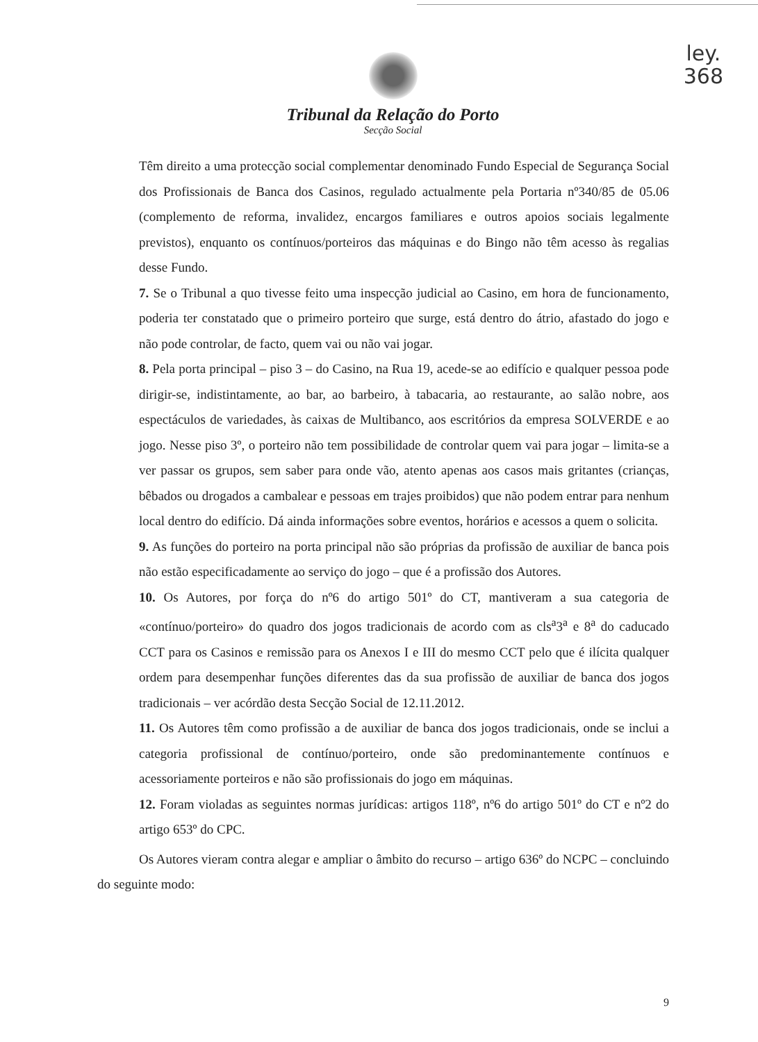ley.
368
Tribunal da Relação do Porto
Secção Social
Têm direito a uma protecção social complementar denominado Fundo Especial de Segurança Social dos Profissionais de Banca dos Casinos, regulado actualmente pela Portaria nº340/85 de 05.06 (complemento de reforma, invalidez, encargos familiares e outros apoios sociais legalmente previstos), enquanto os contínuos/porteiros das máquinas e do Bingo não têm acesso às regalias desse Fundo.
7. Se o Tribunal a quo tivesse feito uma inspecção judicial ao Casino, em hora de funcionamento, poderia ter constatado que o primeiro porteiro que surge, está dentro do átrio, afastado do jogo e não pode controlar, de facto, quem vai ou não vai jogar.
8. Pela porta principal – piso 3 – do Casino, na Rua 19, acede-se ao edifício e qualquer pessoa pode dirigir-se, indistintamente, ao bar, ao barbeiro, à tabacaria, ao restaurante, ao salão nobre, aos espectáculos de variedades, às caixas de Multibanco, aos escritórios da empresa SOLVERDE e ao jogo. Nesse piso 3º, o porteiro não tem possibilidade de controlar quem vai para jogar – limita-se a ver passar os grupos, sem saber para onde vão, atento apenas aos casos mais gritantes (crianças, bêbados ou drogados a cambalear e pessoas em trajes proibidos) que não podem entrar para nenhum local dentro do edifício. Dá ainda informações sobre eventos, horários e acessos a quem o solicita.
9. As funções do porteiro na porta principal não são próprias da profissão de auxiliar de banca pois não estão especificadamente ao serviço do jogo – que é a profissão dos Autores.
10. Os Autores, por força do nº6 do artigo 501º do CT, mantiveram a sua categoria de «contínuo/porteiro» do quadro dos jogos tradicionais de acordo com as cls<sup>a</sup>3<sup>a</sup> e 8<sup>a</sup> do caducado CCT para os Casinos e remissão para os Anexos I e III do mesmo CCT pelo que é ilícita qualquer ordem para desempenhar funções diferentes das da sua profissão de auxiliar de banca dos jogos tradicionais – ver acórdão desta Secção Social de 12.11.2012.
11. Os Autores têm como profissão a de auxiliar de banca dos jogos tradicionais, onde se inclui a categoria profissional de contínuo/porteiro, onde são predominantemente contínuos e acessoriamente porteiros e não são profissionais do jogo em máquinas.
12. Foram violadas as seguintes normas jurídicas: artigos 118º, nº6 do artigo 501º do CT e nº2 do artigo 653º do CPC.
Os Autores vieram contra alegar e ampliar o âmbito do recurso – artigo 636º do NCPC – concluindo do seguinte modo:
9